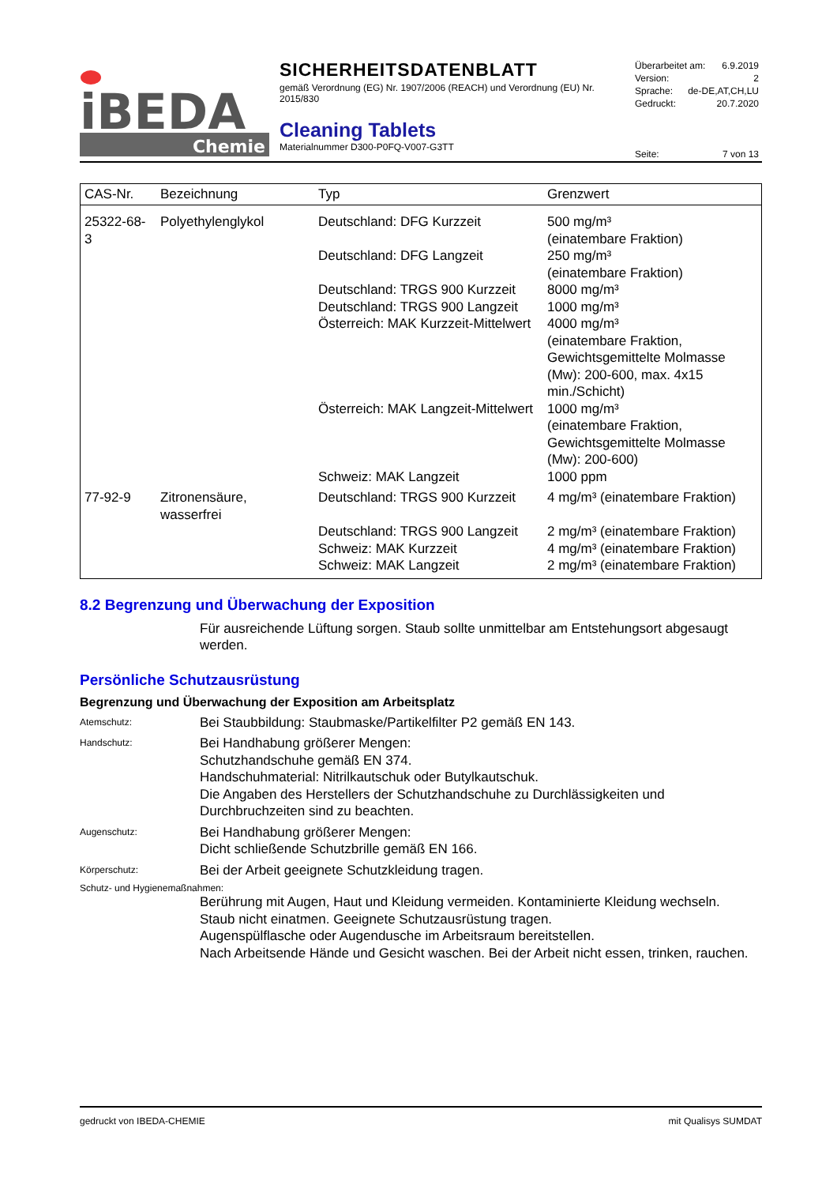iBEDA
Chemie
SICHERHEITSDATENBLATT
gemäß Verordnung (EG) Nr. 1907/2006 (REACH) und Verordnung (EU) Nr. 2015/830
Cleaning Tablets
Materialnummer D300-P0FQ-V007-G3TT
Überarbeitet am: 6.9.2019
Version: 2
Sprache: de-DE,AT,CH,LU
Gedruckt: 20.7.2020
Seite: 7 von 13
| CAS-Nr. | Bezeichnung | Typ | Grenzwert |
| --- | --- | --- | --- |
| 25322-68-3 | Polyethylenglykol | Deutschland: DFG Kurzzeit | 500 mg/m³ (einatembare Fraktion) |
| | | Deutschland: DFG Langzeit | 250 mg/m³ (einatembare Fraktion) |
| | | Deutschland: TRGS 900 Kurzzeit | 8000 mg/m³ |
| | | Deutschland: TRGS 900 Langzeit | 1000 mg/m³ |
| | | Österreich: MAK Kurzzeit-Mittelwert | 4000 mg/m³ (einatembare Fraktion, Gewichtsgemittelte Molmasse (Mw): 200-600, max. 4x15 min./Schicht) |
| | | Österreich: MAK Langzeit-Mittelwert | 1000 mg/m³ (einatembare Fraktion, Gewichtsgemittelte Molmasse (Mw): 200-600) |
| | | Schweiz: MAK Langzeit | 1000 ppm |
| 77-92-9 | Zitronensäure, wasserfrei | Deutschland: TRGS 900 Kurzzeit | 4 mg/m³ (einatembare Fraktion) |
| | | Deutschland: TRGS 900 Langzeit | 2 mg/m³ (einatembare Fraktion) |
| | | Schweiz: MAK Kurzzeit | 4 mg/m³ (einatembare Fraktion) |
| | | Schweiz: MAK Langzeit | 2 mg/m³ (einatembare Fraktion) |
8.2 Begrenzung und Überwachung der Exposition
Für ausreichende Lüftung sorgen. Staub sollte unmittelbar am Entstehungsort abgesaugt werden.
Persönliche Schutzausrüstung
Begrenzung und Überwachung der Exposition am Arbeitsplatz
Atemschutz:
Bei Staubbildung: Staubmaske/Partikelfilter P2 gemäß EN 143.
Handschutz:
Bei Handhabung größerer Mengen:
Schutzhandschuhe gemäß EN 374.
Handschuhmaterial: Nitrilkautschuk oder Butylkautschuk.
Die Angaben des Herstellers der Schutzhandschuhe zu Durchlässigkeiten und Durchbruchzeiten sind zu beachten.
Augenschutz:
Bei Handhabung größerer Mengen:
Dicht schließende Schutzbrille gemäß EN 166.
Körperschutz:
Bei der Arbeit geeignete Schutzkleidung tragen.
Schutz- und Hygienemaßnahmen:
Berührung mit Augen, Haut und Kleidung vermeiden. Kontaminierte Kleidung wechseln.
Staub nicht einatmen. Geeignete Schutzausrüstung tragen.
Augenspülflasche oder Augendusche im Arbeitsraum bereitstellen.
Nach Arbeitsende Hände und Gesicht waschen. Bei der Arbeit nicht essen, trinken, rauchen.
gedruckt von IBEDA-CHEMIE mit Qualisys SUMDAT